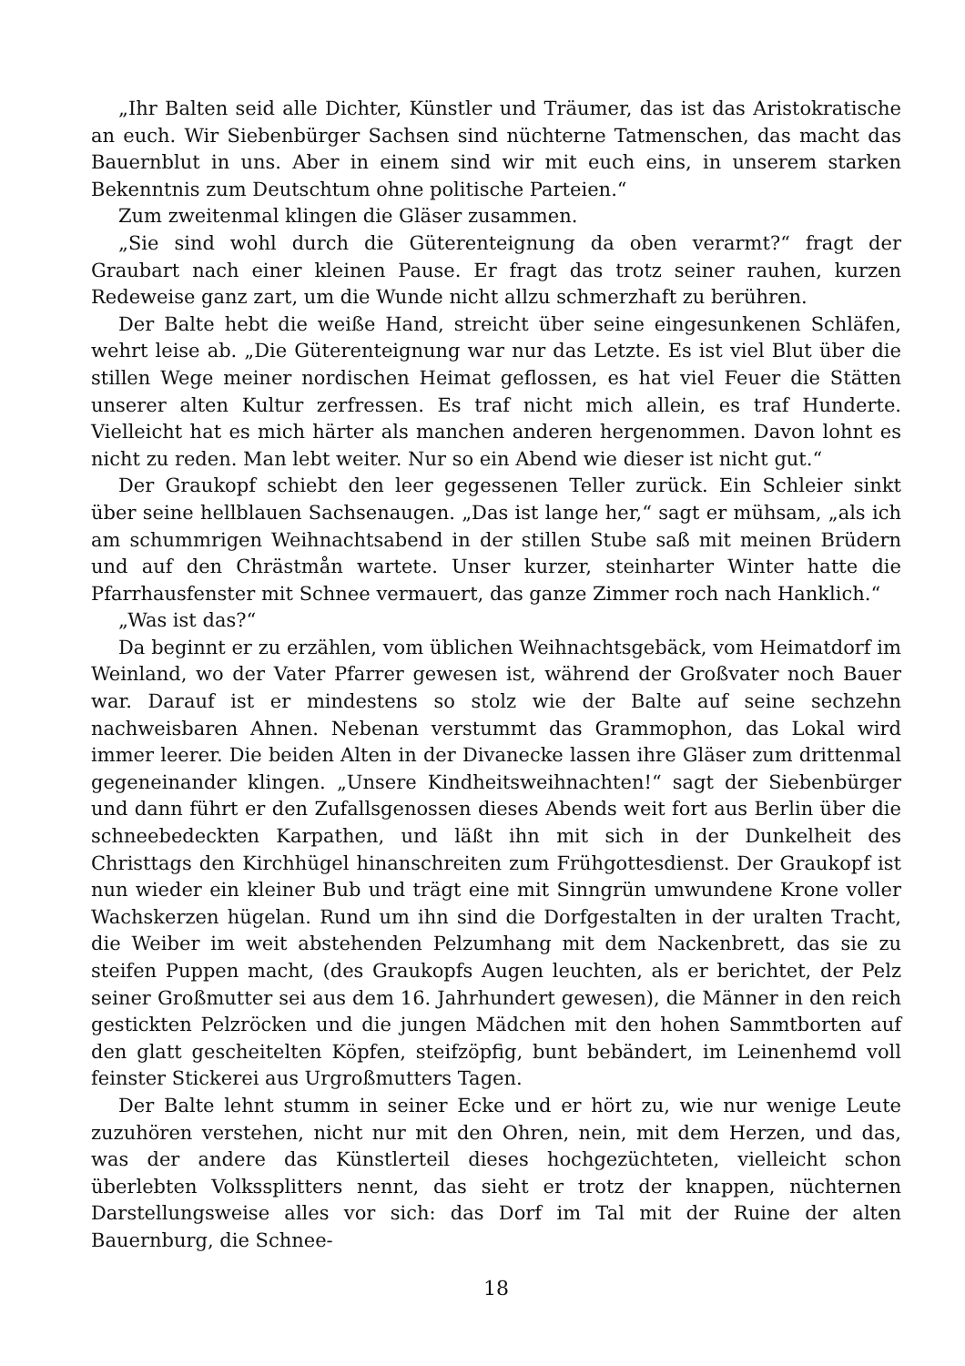„Ihr Balten seid alle Dichter, Künstler und Träumer, das ist das Aristokratische an euch. Wir Siebenbürger Sachsen sind nüchterne Tatmenschen, das macht das Bauernblut in uns. Aber in einem sind wir mit euch eins, in unserem starken Bekenntnis zum Deutschtum ohne politische Parteien.“
Zum zweitenmal klingen die Gläser zusammen.
„Sie sind wohl durch die Güterenteignung da oben verarmt?“ fragt der Graubart nach einer kleinen Pause. Er fragt das trotz seiner rauhen, kurzen Redeweise ganz zart, um die Wunde nicht allzu schmerzhaft zu berühren.
Der Balte hebt die weiße Hand, streicht über seine eingesunkenen Schläfen, wehrt leise ab. „Die Güterenteignung war nur das Letzte. Es ist viel Blut über die stillen Wege meiner nordischen Heimat geflossen, es hat viel Feuer die Stätten unserer alten Kultur zerfressen. Es traf nicht mich allein, es traf Hunderte. Vielleicht hat es mich härter als manchen anderen hergenommen. Davon lohnt es nicht zu reden. Man lebt weiter. Nur so ein Abend wie dieser ist nicht gut.“
Der Graukopf schiebt den leer gegessenen Teller zurück. Ein Schleier sinkt über seine hellblauen Sachsenaugen. „Das ist lange her,“ sagt er mühsam, „als ich am schummrigen Weihnachtsabend in der stillen Stube saß mit meinen Brüdern und auf den Chrästmån wartete. Unser kurzer, steinharter Winter hatte die Pfarrhausfenster mit Schnee vermauert, das ganze Zimmer roch nach Hanklich.“
„Was ist das?“
Da beginnt er zu erzählen, vom üblichen Weihnachtsgebäck, vom Heimatdorf im Weinland, wo der Vater Pfarrer gewesen ist, während der Großvater noch Bauer war. Darauf ist er mindestens so stolz wie der Balte auf seine sechzehn nachweisbaren Ahnen. Nebenan verstummt das Grammophon, das Lokal wird immer leerer. Die beiden Alten in der Divanecke lassen ihre Gläser zum drittenmal gegeneinander klingen. „Unsere Kindheitsweihnachten!“ sagt der Siebenbürger und dann führt er den Zufallsgenossen dieses Abends weit fort aus Berlin über die schneebedeckten Karpathen, und läßt ihn mit sich in der Dunkelheit des Christtags den Kirchhügel hinanschreiten zum Frühgottesdienst. Der Graukopf ist nun wieder ein kleiner Bub und trägt eine mit Sinngrün umwundene Krone voller Wachskerzen hügelan. Rund um ihn sind die Dorfgestalten in der uralten Tracht, die Weiber im weit abstehenden Pelzumhang mit dem Nackenbrett, das sie zu steifen Puppen macht, (des Graukopfs Augen leuchten, als er berichtet, der Pelz seiner Großmutter sei aus dem 16. Jahrhundert gewesen), die Männer in den reich gestickten Pelzröcken und die jungen Mädchen mit den hohen Sammtborten auf den glatt gescheitelten Köpfen, steifzöpfig, bunt bebändert, im Leinenhemd voll feinster Stickerei aus Urgroßmutters Tagen.
Der Balte lehnt stumm in seiner Ecke und er hört zu, wie nur wenige Leute zuzuhören verstehen, nicht nur mit den Ohren, nein, mit dem Herzen, und das, was der andere das Künstlerteil dieses hochgezüchteten, vielleicht schon überlebten Volkssplitters nennt, das sieht er trotz der knappen, nüchternen Darstellungsweise alles vor sich: das Dorf im Tal mit der Ruine der alten Bauernburg, die Schnee-
18